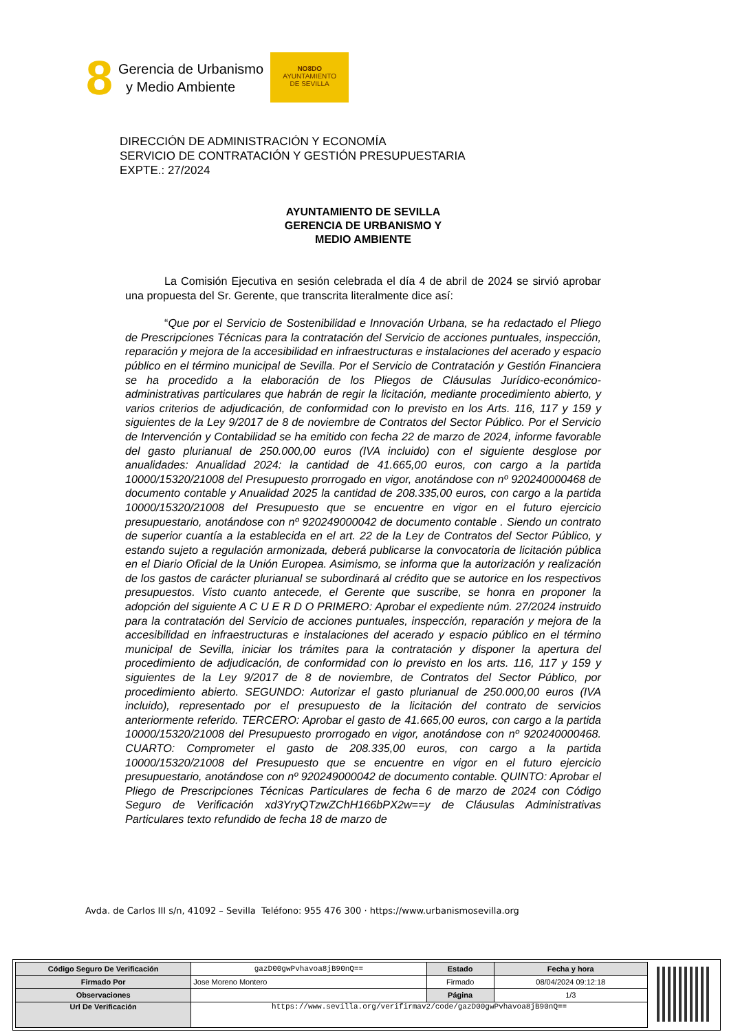8
Gerencia de Urbanismo
y Medio Ambiente
NO8DO
AYUNTAMIENTO
DE SEVILLA
DIRECCIÓN DE ADMINISTRACIÓN Y ECONOMÍA
SERVICIO DE CONTRATACIÓN Y GESTIÓN PRESUPUESTARIA
EXPTE.: 27/2024
AYUNTAMIENTO DE SEVILLA
GERENCIA DE URBANISMO Y
MEDIO AMBIENTE
La Comisión Ejecutiva en sesión celebrada el día 4 de abril de 2024 se sirvió aprobar una propuesta del Sr. Gerente, que transcrita literalmente dice así:
“Que por el Servicio de Sostenibilidad e Innovación Urbana, se ha redactado el Pliego de Prescripciones Técnicas para la contratación del Servicio de acciones puntuales, inspección, reparación y mejora de la accesibilidad en infraestructuras e instalaciones del acerado y espacio público en el término municipal de Sevilla. Por el Servicio de Contratación y Gestión Financiera se ha procedido a la elaboración de los Pliegos de Cláusulas Jurídico-económico-administrativas particulares que habrán de regir la licitación, mediante procedimiento abierto, y varios criterios de adjudicación, de conformidad con lo previsto en los Arts. 116, 117 y 159 y siguientes de la Ley 9/2017 de 8 de noviembre de Contratos del Sector Público. Por el Servicio de Intervención y Contabilidad se ha emitido con fecha 22 de marzo de 2024, informe favorable del gasto plurianual de 250.000,00 euros (IVA incluido) con el siguiente desglose por anualidades: Anualidad 2024: la cantidad de 41.665,00 euros, con cargo a la partida 10000/15320/21008 del Presupuesto prorrogado en vigor, anotándose con nº 920240000468 de documento contable y Anualidad 2025 la cantidad de 208.335,00 euros, con cargo a la partida 10000/15320/21008 del Presupuesto que se encuentre en vigor en el futuro ejercicio presupuestario, anotándose con nº 920249000042 de documento contable . Siendo un contrato de superior cuantía a la establecida en el art. 22 de la Ley de Contratos del Sector Público, y estando sujeto a regulación armonizada, deberá publicarse la convocatoria de licitación pública en el Diario Oficial de la Unión Europea. Asimismo, se informa que la autorización y realización de los gastos de carácter plurianual se subordinará al crédito que se autorice en los respectivos presupuestos. Visto cuanto antecede, el Gerente que suscribe, se honra en proponer la adopción del siguiente A C U E R D O PRIMERO: Aprobar el expediente núm. 27/2024 instruido para la contratación del Servicio de acciones puntuales, inspección, reparación y mejora de la accesibilidad en infraestructuras e instalaciones del acerado y espacio público en el término municipal de Sevilla, iniciar los trámites para la contratación y disponer la apertura del procedimiento de adjudicación, de conformidad con lo previsto en los arts. 116, 117 y 159 y siguientes de la Ley 9/2017 de 8 de noviembre, de Contratos del Sector Público, por procedimiento abierto. SEGUNDO: Autorizar el gasto plurianual de 250.000,00 euros (IVA incluido), representado por el presupuesto de la licitación del contrato de servicios anteriormente referido. TERCERO: Aprobar el gasto de 41.665,00 euros, con cargo a la partida 10000/15320/21008 del Presupuesto prorrogado en vigor, anotándose con nº 920240000468. CUARTO: Comprometer el gasto de 208.335,00 euros, con cargo a la partida 10000/15320/21008 del Presupuesto que se encuentre en vigor en el futuro ejercicio presupuestario, anotándose con nº 920249000042 de documento contable. QUINTO: Aprobar el Pliego de Prescripciones Técnicas Particulares de fecha 6 de marzo de 2024 con Código Seguro de Verificación xd3YryQTzwZChH166bPX2w==y de Cláusulas Administrativas Particulares texto refundido de fecha 18 de marzo de
Avda. de Carlos III s/n, 41092 – Sevilla Teléfono: 955 476 300 · https://www.urbanismosevilla.org
| Código Seguro De Verificación | gazD00gwPvhavoa8jB90nQ== | Estado | Fecha y hora |
| Firmado Por | Jose Moreno Montero | Firmado | 08/04/2024 09:12:18 |
| Observaciones | | Página | 1/3 |
| Url De Verificación | https://www.sevilla.org/verifirmav2/code/gazD00gwPvhavoa8jB90nQ== | | |